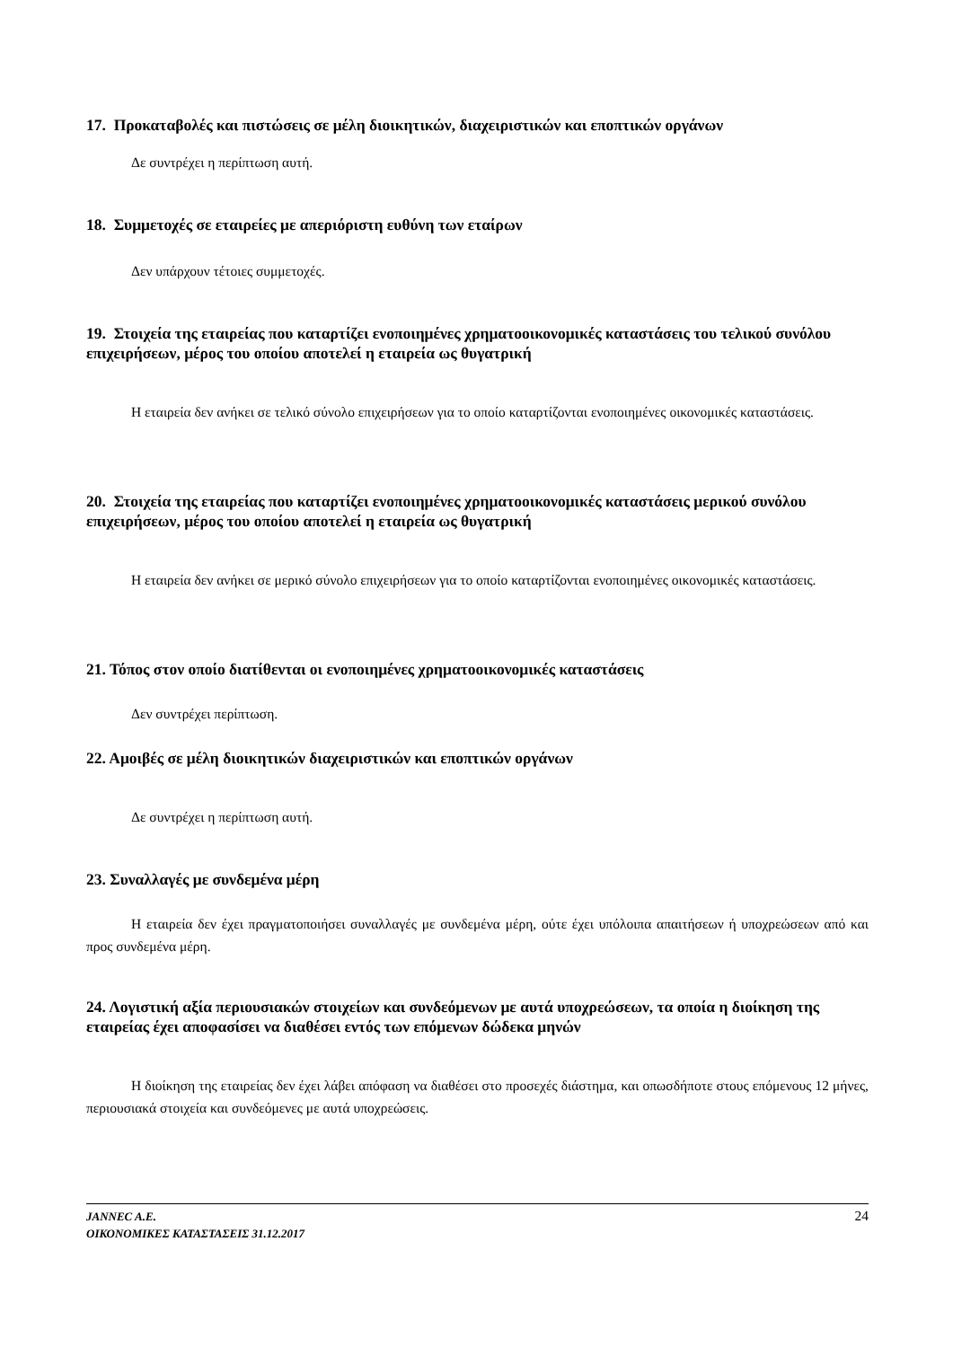17. Προκαταβολές και πιστώσεις σε μέλη διοικητικών, διαχειριστικών και εποπτικών οργάνων
Δε συντρέχει η περίπτωση αυτή.
18. Συμμετοχές σε εταιρείες με απεριόριστη ευθύνη των εταίρων
Δεν υπάρχουν τέτοιες συμμετοχές.
19. Στοιχεία της εταιρείας που καταρτίζει ενοποιημένες χρηματοοικονομικές καταστάσεις του τελικού συνόλου επιχειρήσεων, μέρος του οποίου αποτελεί η εταιρεία ως θυγατρική
Η εταιρεία δεν ανήκει σε τελικό σύνολο επιχειρήσεων για το οποίο καταρτίζονται ενοποιημένες οικονομικές καταστάσεις.
20. Στοιχεία της εταιρείας που καταρτίζει ενοποιημένες χρηματοοικονομικές καταστάσεις μερικού συνόλου επιχειρήσεων, μέρος του οποίου αποτελεί η εταιρεία ως θυγατρική
Η εταιρεία δεν ανήκει σε μερικό σύνολο επιχειρήσεων για το οποίο καταρτίζονται ενοποιημένες οικονομικές καταστάσεις.
21. Τόπος στον οποίο διατίθενται οι ενοποιημένες χρηματοοικονομικές καταστάσεις
Δεν συντρέχει περίπτωση.
22. Αμοιβές σε μέλη διοικητικών διαχειριστικών και εποπτικών οργάνων
Δε συντρέχει η περίπτωση αυτή.
23. Συναλλαγές με συνδεμένα μέρη
Η εταιρεία δεν έχει πραγματοποιήσει συναλλαγές με συνδεμένα μέρη, ούτε έχει υπόλοιπα απαιτήσεων ή υποχρεώσεων από και προς συνδεμένα μέρη.
24. Λογιστική αξία περιουσιακών στοιχείων και συνδεόμενων με αυτά υποχρεώσεων, τα οποία η διοίκηση της εταιρείας έχει αποφασίσει να διαθέσει εντός των επόμενων δώδεκα μηνών
Η διοίκηση της εταιρείας δεν έχει λάβει απόφαση να διαθέσει στο προσεχές διάστημα, και οπωσδήποτε στους επόμενους 12 μήνες, περιουσιακά στοιχεία και συνδεόμενες με αυτά υποχρεώσεις.
JANNEC A.E.
ΟΙΚΟΝΟΜΙΚΕΣ ΚΑΤΑΣΤΑΣΕΙΣ 31.12.2017 24